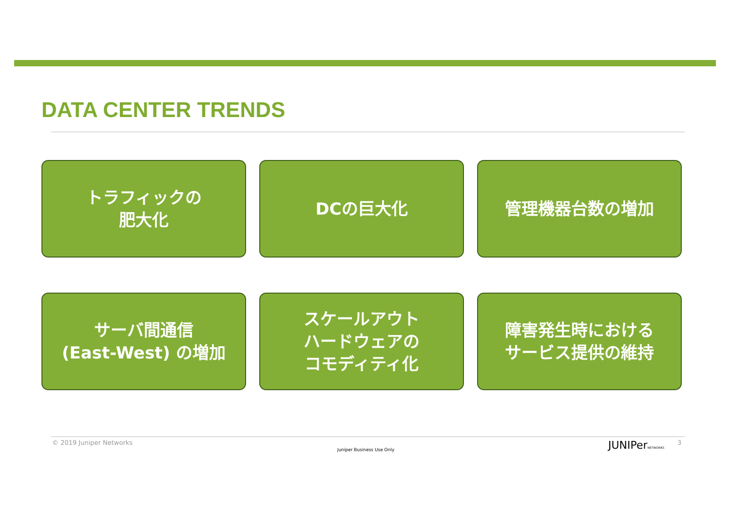DATA CENTER TRENDS
トラフィックの
肥大化
DCの巨大化
管理機器台数の増加
サーバ間通信
(East-West) の増加
スケールアウト
ハードウェアの
コモディティ化
障害発生時における
サービス提供の維持
© 2019 Juniper Networks
Juniper Business Use Only JUNIPerNETWORKS 3